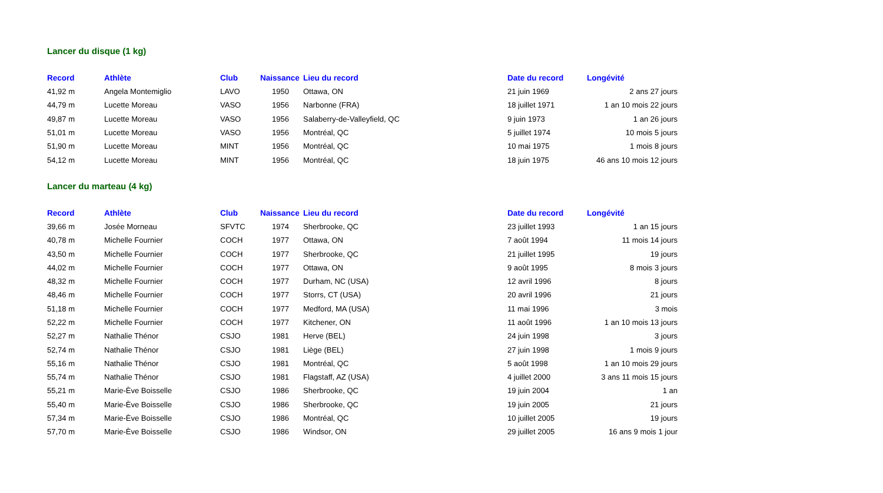Lancer du disque (1 kg)
| Record | Athlète | Club | Naissance | Lieu du record | Date du record | Longévité |
| --- | --- | --- | --- | --- | --- | --- |
| 41,92 m | Angela Montemiglio | LAVO | 1950 | Ottawa, ON | 21 juin 1969 | 2 ans 27 jours |
| 44,79 m | Lucette Moreau | VASO | 1956 | Narbonne (FRA) | 18 juillet 1971 | 1 an 10 mois 22 jours |
| 49,87 m | Lucette Moreau | VASO | 1956 | Salaberry-de-Valleyfield, QC | 9 juin 1973 | 1 an 26 jours |
| 51,01 m | Lucette Moreau | VASO | 1956 | Montréal, QC | 5 juillet 1974 | 10 mois 5 jours |
| 51,90 m | Lucette Moreau | MINT | 1956 | Montréal, QC | 10 mai 1975 | 1 mois 8 jours |
| 54,12 m | Lucette Moreau | MINT | 1956 | Montréal, QC | 18 juin 1975 | 46 ans 10 mois 12 jours |
Lancer du marteau (4 kg)
| Record | Athlète | Club | Naissance | Lieu du record | Date du record | Longévité |
| --- | --- | --- | --- | --- | --- | --- |
| 39,66 m | Josée Morneau | SFVTC | 1974 | Sherbrooke, QC | 23 juillet 1993 | 1 an 15 jours |
| 40,78 m | Michelle Fournier | COCH | 1977 | Ottawa, ON | 7 août 1994 | 11 mois 14 jours |
| 43,50 m | Michelle Fournier | COCH | 1977 | Sherbrooke, QC | 21 juillet 1995 | 19 jours |
| 44,02 m | Michelle Fournier | COCH | 1977 | Ottawa, ON | 9 août 1995 | 8 mois 3 jours |
| 48,32 m | Michelle Fournier | COCH | 1977 | Durham, NC (USA) | 12 avril 1996 | 8 jours |
| 48,46 m | Michelle Fournier | COCH | 1977 | Storrs, CT (USA) | 20 avril 1996 | 21 jours |
| 51,18 m | Michelle Fournier | COCH | 1977 | Medford, MA (USA) | 11 mai 1996 | 3 mois |
| 52,22 m | Michelle Fournier | COCH | 1977 | Kitchener, ON | 11 août 1996 | 1 an 10 mois 13 jours |
| 52,27 m | Nathalie Thénor | CSJO | 1981 | Herve (BEL) | 24 juin 1998 | 3 jours |
| 52,74 m | Nathalie Thénor | CSJO | 1981 | Liège (BEL) | 27 juin 1998 | 1 mois 9 jours |
| 55,16 m | Nathalie Thénor | CSJO | 1981 | Montréal, QC | 5 août 1998 | 1 an 10 mois 29 jours |
| 55,74 m | Nathalie Thénor | CSJO | 1981 | Flagstaff, AZ (USA) | 4 juillet 2000 | 3 ans 11 mois 15 jours |
| 55,21 m | Marie-Ève Boisselle | CSJO | 1986 | Sherbrooke, QC | 19 juin 2004 | 1 an |
| 55,40 m | Marie-Ève Boisselle | CSJO | 1986 | Sherbrooke, QC | 19 juin 2005 | 21 jours |
| 57,34 m | Marie-Ève Boisselle | CSJO | 1986 | Montréal, QC | 10 juillet 2005 | 19 jours |
| 57,70 m | Marie-Ève Boisselle | CSJO | 1986 | Windsor, ON | 29 juillet 2005 | 16 ans 9 mois 1 jour |